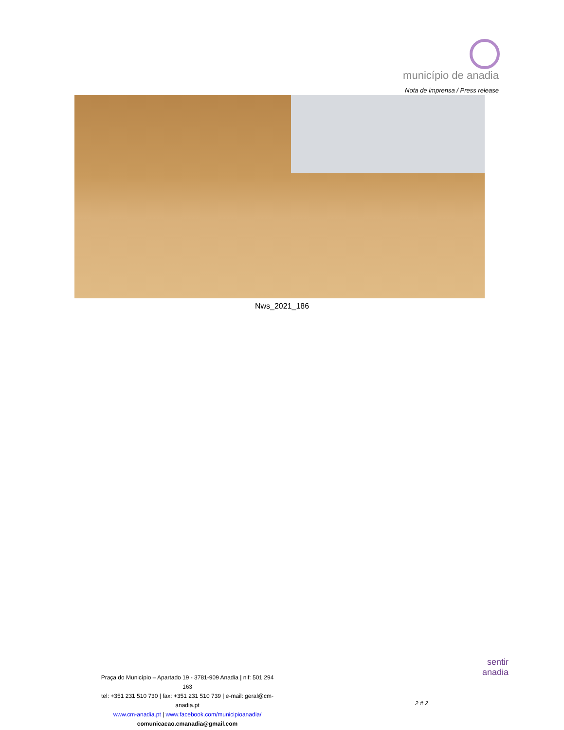município de anadia
Nota de imprensa / Press release
Nws_2021_186
Praça do Município – Apartado 19 - 3781-909 Anadia | nif: 501 294 163
tel: +351 231 510 730 | fax: +351 231 510 739 | e-mail: geral@cm-anadia.pt
www.cm-anadia.pt | www.facebook.com/municipioanadia/
comunicacao.cmanadia@gmail.com
2 # 2
sentir
anadia